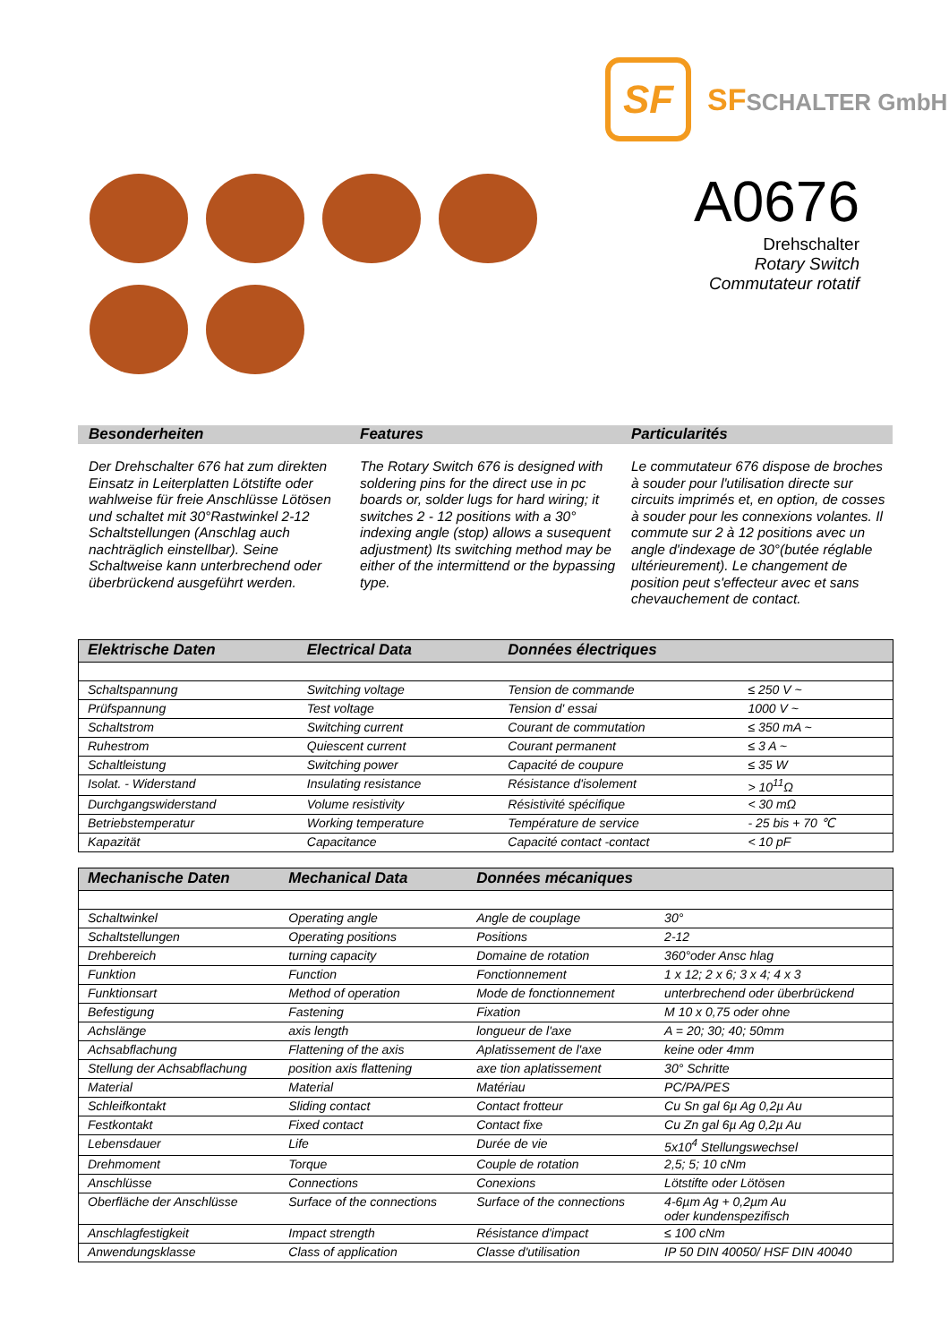SF
SFSCHALTER GmbH
A0676
Drehschalter
Rotary Switch
Commutateur rotatif
Besonderheiten Features Particularités
Der Drehschalter 676 hat zum direkten Einsatz in Leiterplatten Lötstifte oder wahlweise für freie Anschlüsse Lötösen und schaltet mit 30°Rastwinkel 2-12 Schaltstellungen (Anschlag auch nachträglich einstellbar). Seine Schaltweise kann unterbrechend oder überbrückend ausgeführt werden.
The Rotary Switch 676 is designed with soldering pins for the direct use in pc boards or, solder lugs for hard wiring; it switches 2 - 12 positions with a 30° indexing angle (stop) allows a susequent adjustment) Its switching method may be either of the intermittend or the bypassing type.
Le commutateur 676 dispose de broches à souder pour l'utilisation directe sur circuits imprimés et, en option, de cosses à souder pour les connexions volantes. Il commute sur 2 à 12 positions avec un angle d'indexage de 30°(butée réglable ultérieurement). Le changement de position peut s'effecteur avec et sans chevauchement de contact.
| Elektrische Daten | Electrical Data | Données électriques | |
| --- | --- | --- | --- |
| Schaltspannung | Switching voltage | Tension de commande | ≤ 250 V ~ |
| Prüfspannung | Test voltage | Tension d' essai | 1000 V ~ |
| Schaltstrom | Switching current | Courant de commutation | ≤ 350 mA ~ |
| Ruhestrom | Quiescent current | Courant permanent | ≤ 3 A ~ |
| Schaltleistung | Switching power | Capacité de coupure | ≤ 35 W |
| Isolat. - Widerstand | Insulating resistance | Résistance d'isolement | > 10<sup>11</sup>Ω |
| Durchgangswiderstand | Volume resistivity | Résistivité spécifique | < 30 mΩ |
| Betriebstemperatur | Working temperature | Température de service | - 25 bis + 70 ℃ |
| Kapazität | Capacitance | Capacité contact -contact | < 10 pF |
| Mechanische Daten | Mechanical Data | Données mécaniques | |
| --- | --- | --- | --- |
| Schaltwinkel | Operating angle | Angle de couplage | 30° |
| Schaltstellungen | Operating positions | Positions | 2-12 |
| Drehbereich | turning capacity | Domaine de rotation | 360°oder Ansc hlag |
| Funktion | Function | Fonctionnement | 1 x 12; 2 x 6; 3 x 4; 4 x 3 |
| Funktionsart | Method of operation | Mode de fonctionnement | unterbrechend oder überbrückend |
| Befestigung | Fastening | Fixation | M 10 x 0,75 oder ohne |
| Achslänge | axis length | longueur de l'axe | A = 20; 30; 40; 50mm |
| Achsabflachung | Flattening of the axis | Aplatissement de l'axe | keine oder 4mm |
| Stellung der Achsabflachung | position axis flattening | axe tion aplatissement | 30° Schritte |
| Material | Material | Matériau | PC/PA/PES |
| Schleifkontakt | Sliding contact | Contact frotteur | Cu Sn gal 6µ Ag 0,2µ Au |
| Festkontakt | Fixed contact | Contact fixe | Cu Zn gal 6µ Ag 0,2µ Au |
| Lebensdauer | Life | Durée de vie | 5x10<sup>4</sup> Stellungswechsel |
| Drehmoment | Torque | Couple de rotation | 2,5; 5; 10 cNm |
| Anschlüsse | Connections | Conexions | Lötstifte oder Lötösen |
| Oberfläche der Anschlüsse | Surface of the connections | Surface of the connections | 4-6µm Ag + 0,2µm Au oder kundenspezifisch |
| Anschlagfestigkeit | Impact strength | Résistance d'impact | ≤ 100 cNm |
| Anwendungsklasse | Class of application | Classe d'utilisation | IP 50 DIN 40050/ HSF DIN 40040 |